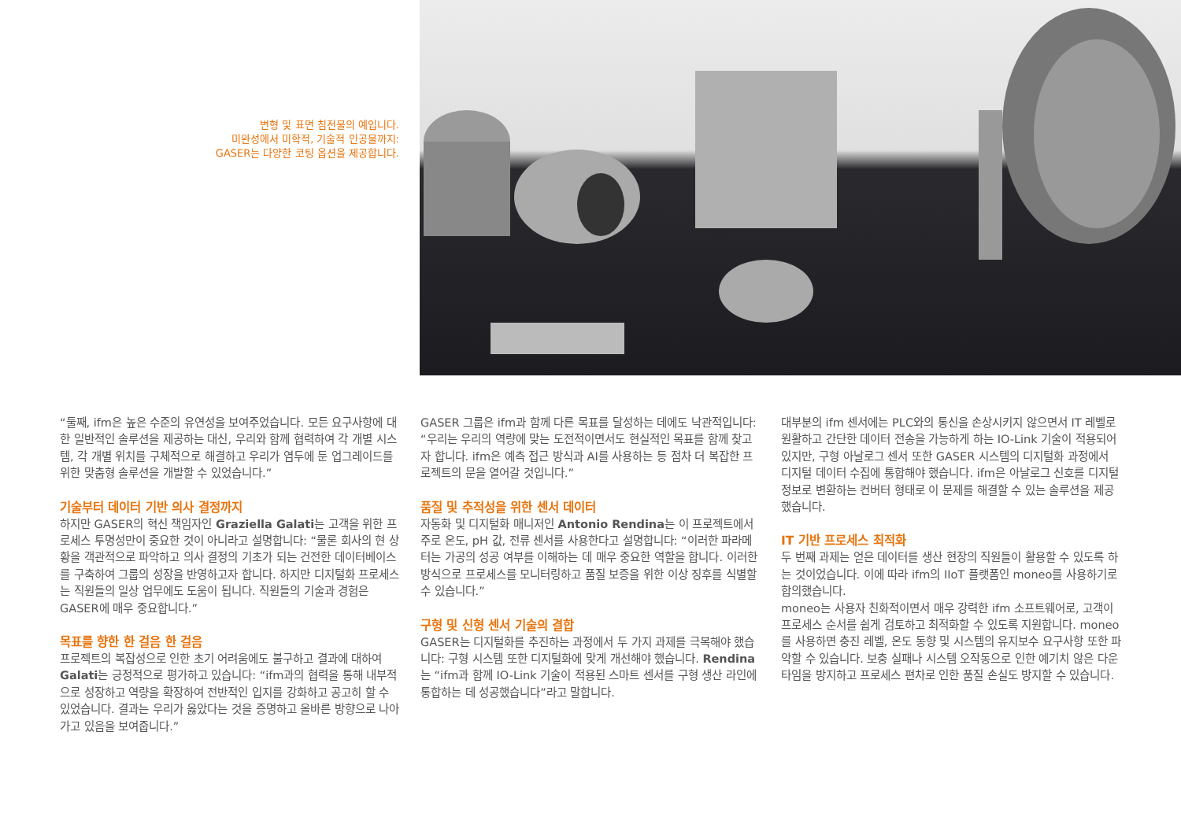변형 및 표면 침전물의 예입니다.
미완성에서 미학적, 기술적 인공물까지:
GASER는 다양한 코팅 옵션을 제공합니다.
“둘째, ifm은 높은 수준의 유연성을 보여주었습니다. 모든 요구사항에 대한 일반적인 솔루션을 제공하는 대신, 우리와 함께 협력하여 각 개별 시스템, 각 개별 위치를 구체적으로 해결하고 우리가 염두에 둔 업그레이드를 위한 맞춤형 솔루션을 개발할 수 있었습니다.”
기술부터 데이터 기반 의사 결정까지
하지만 GASER의 혁신 책임자인 Graziella Galati는 고객을 위한 프로세스 투명성만이 중요한 것이 아니라고 설명합니다: “물론 회사의 현 상황을 객관적으로 파악하고 의사 결정의 기초가 되는 건전한 데이터베이스를 구축하여 그룹의 성장을 반영하고자 합니다. 하지만 디지털화 프로세스는 직원들의 일상 업무에도 도움이 됩니다. 직원들의 기술과 경험은 GASER에 매우 중요합니다.”
목표를 향한 한 걸음 한 걸음
프로젝트의 복잡성으로 인한 초기 어려움에도 불구하고 결과에 대하여 Galati는 긍정적으로 평가하고 있습니다: “ifm과의 협력을 통해 내부적으로 성장하고 역량을 확장하여 전반적인 입지를 강화하고 공고히 할 수 있었습니다. 결과는 우리가 옳았다는 것을 증명하고 올바른 방향으로 나아가고 있음을 보여줍니다.”
GASER 그룹은 ifm과 함께 다른 목표를 달성하는 데에도 낙관적입니다: “우리는 우리의 역량에 맞는 도전적이면서도 현실적인 목표를 함께 찾고자 합니다. ifm은 예측 접근 방식과 AI를 사용하는 등 점차 더 복잡한 프로젝트의 문을 열어갈 것입니다.”
품질 및 추적성을 위한 센서 데이터
자동화 및 디지털화 매니저인 Antonio Rendina는 이 프로젝트에서 주로 온도, pH 값, 전류 센서를 사용한다고 설명합니다: “이러한 파라메터는 가공의 성공 여부를 이해하는 데 매우 중요한 역할을 합니다. 이러한 방식으로 프로세스를 모니터링하고 품질 보증을 위한 이상 징후를 식별할 수 있습니다.”
구형 및 신형 센서 기술의 결합
GASER는 디지털화를 추진하는 과정에서 두 가지 과제를 극복해야 했습니다: 구형 시스템 또한 디지털화에 맞게 개선해야 했습니다. Rendina는 “ifm과 함께 IO-Link 기술이 적용된 스마트 센서를 구형 생산 라인에 통합하는 데 성공했습니다”라고 말합니다.
대부분의 ifm 센서에는 PLC와의 통신을 손상시키지 않으면서 IT 레벨로 원활하고 간단한 데이터 전송을 가능하게 하는 IO-Link 기술이 적용되어 있지만, 구형 아날로그 센서 또한 GASER 시스템의 디지털화 과정에서 디지털 데이터 수집에 통합해야 했습니다. ifm은 아날로그 신호를 디지털 정보로 변환하는 컨버터 형태로 이 문제를 해결할 수 있는 솔루션을 제공했습니다.
IT 기반 프로세스 최적화
두 번째 과제는 얻은 데이터를 생산 현장의 직원들이 활용할 수 있도록 하는 것이었습니다. 이에 따라 ifm의 IIoT 플랫폼인 moneo를 사용하기로 합의했습니다.
moneo는 사용자 친화적이면서 매우 강력한 ifm 소프트웨어로, 고객이 프로세스 순서를 쉽게 검토하고 최적화할 수 있도록 지원합니다. moneo를 사용하면 충진 레벨, 온도 동향 및 시스템의 유지보수 요구사항 또한 파악할 수 있습니다. 보충 실패나 시스템 오작동으로 인한 예기치 않은 다운타임을 방지하고 프로세스 편차로 인한 품질 손실도 방지할 수 있습니다.